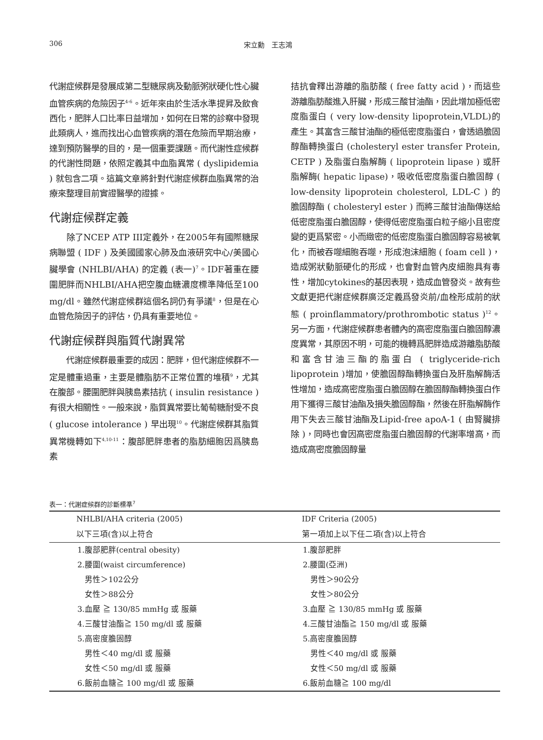306 宋立勳　王志鴻
代謝症候群是發展成第二型糖尿病及動脈粥狀硬化性心臟血管疾病的危險因子<sup>4-6</sup>。近年來由於生活水準提昇及飲食西化，肥胖人口比率日益增加，如何在日常的診察中發現此類病人，進而找出心血管疾病的潛在危險而早期治療，達到預防醫學的目的，是一個重要課題。而代謝性症候群的代謝性問題，依照定義其中血脂異常 ( dyslipidemia ) 就包含二項。這篇文章將針對代謝症候群血脂異常的治療來整理目前實證醫學的證據。
代謝症候群定義
　　除了NCEP ATP III定義外，在2005年有國際糖尿病聯盟 ( IDF ) 及美國國家心肺及血液研究中心/美國心臟學會 (NHLBI/AHA) 的定義 (表一)<sup>7</sup>。IDF著重在腰圍肥胖而NHLBI/AHA把空腹血糖濃度標準降低至100 mg/dl。雖然代謝症候群這個名詞仍有爭議<sup>8</sup>，但是在心血管危險因子的評估，仍具有重要地位。
代謝症候群與脂質代謝異常
　　代謝症候群最重要的成因：肥胖，但代謝症候群不一定是體重過重，主要是體脂肪不正常位置的堆積<sup>9</sup>，尤其在腹部。腰圍肥胖與胰島素拮抗 ( insulin resistance ) 有很大相關性。一般來說，脂質異常要比葡萄糖耐受不良 ( glucose intolerance ) 早出現<sup>10</sup>。代謝症候群其脂質異常機轉如下<sup>4,10-11</sup>：腹部肥胖患者的脂肪細胞因爲胰島素
拮抗會釋出游離的脂肪酸 ( free fatty acid )，而這些游離脂肪酸進入肝臟，形成三酸甘油酯，因此增加極低密度脂蛋白 ( very low-density lipoprotein,VLDL)的產生。其富含三酸甘油酯的極低密度脂蛋白，會透過膽固醇酯轉換蛋白 (cholesteryl ester transfer Protein, CETP ) 及脂蛋白脂解酶 ( lipoprotein lipase ) 或肝脂解酶( hepatic lipase)，吸收低密度脂蛋白膽固醇 ( low-density lipoprotein cholesterol, LDL-C ) 的膽固醇酯 ( cholesteryl ester ) 而將三酸甘油酯傳送給低密度脂蛋白膽固醇，使得低密度脂蛋白粒子縮小且密度變的更爲緊密。小而緻密的低密度脂蛋白膽固醇容易被氧化，而被吞噬細胞吞噬，形成泡沫細胞 ( foam cell )，造成粥狀動脈硬化的形成，也會對血管內皮細胞具有毒性，增加cytokines的基因表現，造成血管發炎。故有些文獻更把代謝症候群廣泛定義爲發炎前/血栓形成前的狀態 ( proinflammatory/prothrombotic status )<sup>12</sup>。另一方面，代謝症候群患者體內的高密度脂蛋白膽固醇濃度異常，其原因不明，可能的機轉爲肥胖造成游離脂肪酸和富含甘油三酯的脂蛋白 ( triglyceride-rich lipoprotein )增加，使膽固醇酯轉換蛋白及肝脂解酶活性增加，造成高密度脂蛋白膽固醇在膽固醇酯轉換蛋白作用下獲得三酸甘油酯及損失膽固醇酯，然後在肝脂解酶作用下失去三酸甘油酯及Lipid-free apoA-1 ( 由腎臟排除 )，同時也會因高密度脂蛋白膽固醇的代謝率增高，而造成高密度膽固醇量
表一：代謝症候群的診斷標準<sup>7</sup>
| NHLBI/AHA criteria (2005) | IDF Criteria (2005) |
| --- | --- |
| 以下三項(含)以上符合 | 第一項加上以下任二項(含)以上符合 |
| 1.腹部肥胖(central obesity) | 1.腹部肥胖 |
| 2.腰圍(waist circumference) | 2.腰圍(亞洲) |
| 男性＞102公分 | 男性＞90公分 |
| 女性＞88公分 | 女性＞80公分 |
| 3.血壓 ≧ 130/85 mmHg 或 服藥 | 3.血壓 ≧ 130/85 mmHg 或 服藥 |
| 4.三酸甘油酯≧ 150 mg/dl 或 服藥 | 4.三酸甘油酯≧ 150 mg/dl 或 服藥 |
| 5.高密度膽固醇 | 5.高密度膽固醇 |
| 男性＜40 mg/dl 或 服藥 | 男性＜40 mg/dl 或 服藥 |
| 女性＜50 mg/dl 或 服藥 | 女性＜50 mg/dl 或 服藥 |
| 6.飯前血糖≧ 100 mg/dl 或 服藥 | 6.飯前血糖≧ 100 mg/dl |